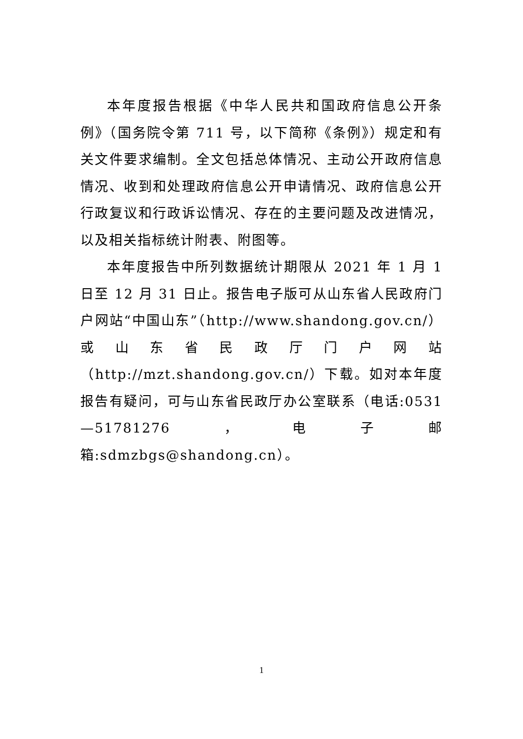本年度报告根据《中华人民共和国政府信息公开条例》（国务院令第 711 号，以下简称《条例》）规定和有关文件要求编制。全文包括总体情况、主动公开政府信息情况、收到和处理政府信息公开申请情况、政府信息公开行政复议和行政诉讼情况、存在的主要问题及改进情况，以及相关指标统计附表、附图等。
本年度报告中所列数据统计期限从 2021 年 1 月 1 日至 12 月 31 日止。报告电子版可从山东省人民政府门户网站“中国山东”（http://www.shandong.gov.cn/）或山东省民政厅门户网站（http://mzt.shandong.gov.cn/）下载。如对本年度报告有疑问，可与山东省民政厅办公室联系（电话:0531—51781276，电子邮箱:sdmzbgs@shandong.cn）。
1